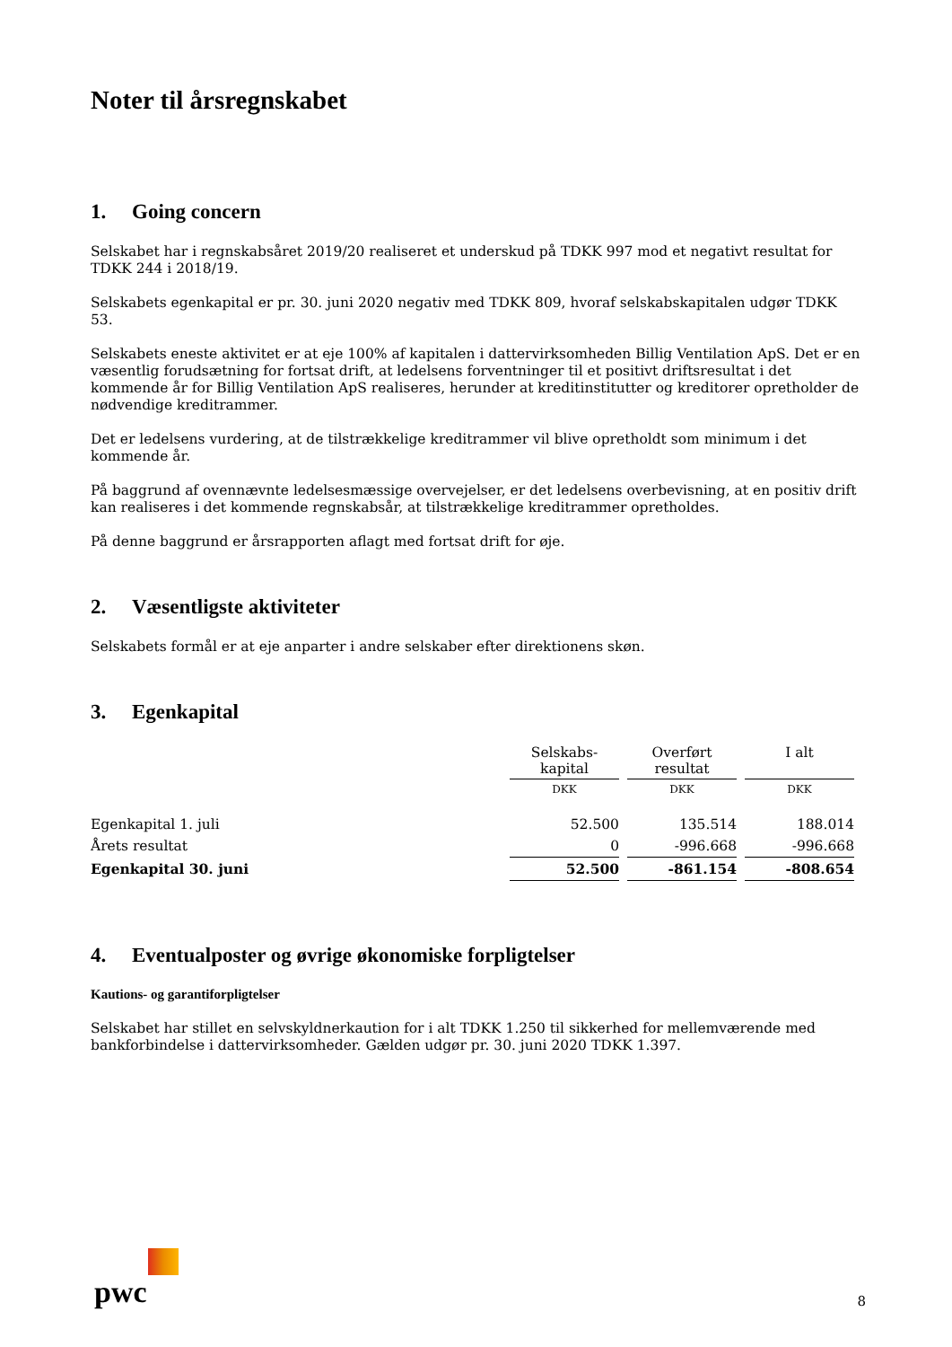Noter til årsregnskabet
1. Going concern
Selskabet har i regnskabsåret 2019/20 realiseret et underskud på TDKK 997 mod et negativt resultat for TDKK 244 i 2018/19.
Selskabets egenkapital er pr. 30. juni 2020 negativ med TDKK 809, hvoraf selskabskapitalen udgør TDKK 53.
Selskabets eneste aktivitet er at eje 100% af kapitalen i dattervirksomheden Billig Ventilation ApS. Det er en væsentlig forudsætning for fortsat drift, at ledelsens forventninger til et positivt driftsresultat i det kommende år for Billig Ventilation ApS realiseres, herunder at kreditinstitutter og kreditorer opretholder de nødvendige kreditrammer.
Det er ledelsens vurdering, at de tilstrækkelige kreditrammer vil blive opretholdt som minimum i det kommende år.
På baggrund af ovennævnte ledelsesmæssige overvejelser, er det ledelsens overbevisning, at en positiv drift kan realiseres i det kommende regnskabsår, at tilstrækkelige kreditrammer opretholdes.
På denne baggrund er årsrapporten aflagt med fortsat drift for øje.
2. Væsentligste aktiviteter
Selskabets formål er at eje anparter i andre selskaber efter direktionens skøn.
3. Egenkapital
| | Selskabs- kapital | Overført resultat | I alt |
| | DKK | DKK | DKK |
| Egenkapital 1. juli | 52.500 | 135.514 | 188.014 |
| Årets resultat | 0 | -996.668 | -996.668 |
| Egenkapital 30. juni | 52.500 | -861.154 | -808.654 |
4. Eventualposter og øvrige økonomiske forpligtelser
Kautions- og garantiforpligtelser
Selskabet har stillet en selvskyldnerkaution for i alt TDKK 1.250 til sikkerhed for mellemværende med bankforbindelse i dattervirksomheder. Gælden udgør pr. 30. juni 2020 TDKK 1.397.
pwc
8